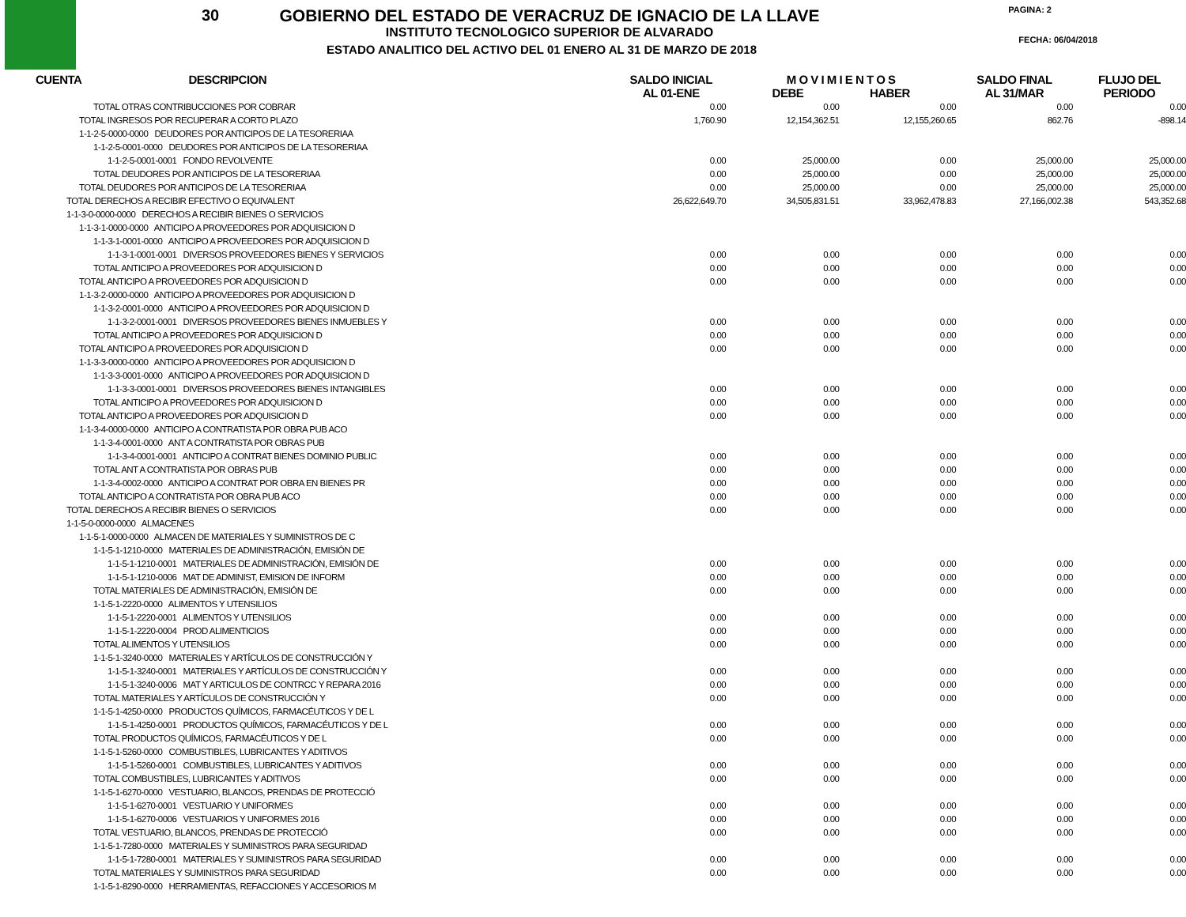30
GOBIERNO DEL ESTADO DE VERACRUZ DE IGNACIO DE LA LLAVE
INSTITUTO TECNOLOGICO SUPERIOR DE ALVARADO
ESTADO ANALITICO DEL ACTIVO DEL 01 ENERO AL 31 DE MARZO DE 2018
PAGINA: 2
FECHA: 06/04/2018
| CUENTA | DESCRIPCION | SALDO INICIAL AL 01-ENE | M O V I M I E N T O S DEBE HABER | | SALDO FINAL AL 31/MAR | FLUJO DEL PERIODO |
| --- | --- | --- | --- | --- | --- | --- |
| TOTAL OTRAS CONTRIBUCCIONES POR COBRAR | | 0.00 | 0.00 | 0.00 | 0.00 | 0.00 |
| TOTAL INGRESOS POR RECUPERAR A CORTO PLAZO | | 1,760.90 | 12,154,362.51 | 12,155,260.65 | 862.76 | -898.14 |
| 1-1-2-5-0000-0000 DEUDORES POR ANTICIPOS DE LA TESORERIAA | | | | | | |
| 1-1-2-5-0001-0000 DEUDORES POR ANTICIPOS DE LA TESORERIAA | | | | | | |
| 1-1-2-5-0001-0001 FONDO REVOLVENTE | | 0.00 | 25,000.00 | 0.00 | 25,000.00 | 25,000.00 |
| TOTAL DEUDORES POR ANTICIPOS DE LA TESORERIAA | | 0.00 | 25,000.00 | 0.00 | 25,000.00 | 25,000.00 |
| TOTAL DEUDORES POR ANTICIPOS DE LA TESORERIAA | | 0.00 | 25,000.00 | 0.00 | 25,000.00 | 25,000.00 |
| TOTAL DERECHOS A RECIBIR EFECTIVO O EQUIVALENT | | 26,622,649.70 | 34,505,831.51 | 33,962,478.83 | 27,166,002.38 | 543,352.68 |
| 1-1-3-0-0000-0000 DERECHOS A RECIBIR BIENES O SERVICIOS | | | | | | |
| 1-1-3-1-0000-0000 ANTICIPO A PROVEEDORES POR ADQUISICION D | | | | | | |
| 1-1-3-1-0001-0000 ANTICIPO A PROVEEDORES POR ADQUISICION D | | | | | | |
| 1-1-3-1-0001-0001 DIVERSOS PROVEEDORES BIENES Y SERVICIOS | | 0.00 | 0.00 | 0.00 | 0.00 | 0.00 |
| TOTAL ANTICIPO A PROVEEDORES POR ADQUISICION D | | 0.00 | 0.00 | 0.00 | 0.00 | 0.00 |
| TOTAL ANTICIPO A PROVEEDORES POR ADQUISICION D | | 0.00 | 0.00 | 0.00 | 0.00 | 0.00 |
| 1-1-3-2-0000-0000 ANTICIPO A PROVEEDORES POR ADQUISICION D | | | | | | |
| 1-1-3-2-0001-0000 ANTICIPO A PROVEEDORES POR ADQUISICION D | | | | | | |
| 1-1-3-2-0001-0001 DIVERSOS PROVEEDORES BIENES INMUEBLES Y | | 0.00 | 0.00 | 0.00 | 0.00 | 0.00 |
| TOTAL ANTICIPO A PROVEEDORES POR ADQUISICION D | | 0.00 | 0.00 | 0.00 | 0.00 | 0.00 |
| TOTAL ANTICIPO A PROVEEDORES POR ADQUISICION D | | 0.00 | 0.00 | 0.00 | 0.00 | 0.00 |
| 1-1-3-3-0000-0000 ANTICIPO A PROVEEDORES POR ADQUISICION D | | | | | | |
| 1-1-3-3-0001-0000 ANTICIPO A PROVEEDORES POR ADQUISICION D | | | | | | |
| 1-1-3-3-0001-0001 DIVERSOS PROVEEDORES BIENES INTANGIBLES | | 0.00 | 0.00 | 0.00 | 0.00 | 0.00 |
| TOTAL ANTICIPO A PROVEEDORES POR ADQUISICION D | | 0.00 | 0.00 | 0.00 | 0.00 | 0.00 |
| TOTAL ANTICIPO A PROVEEDORES POR ADQUISICION D | | 0.00 | 0.00 | 0.00 | 0.00 | 0.00 |
| 1-1-3-4-0000-0000 ANTICIPO A CONTRATISTA POR OBRA PUB ACO | | | | | | |
| 1-1-3-4-0001-0000 ANT A CONTRATISTA POR OBRAS PUB | | | | | | |
| 1-1-3-4-0001-0001 ANTICIPO A CONTRAT BIENES DOMINIO PUBLIC | | 0.00 | 0.00 | 0.00 | 0.00 | 0.00 |
| TOTAL ANT A CONTRATISTA POR OBRAS PUB | | 0.00 | 0.00 | 0.00 | 0.00 | 0.00 |
| 1-1-3-4-0002-0000 ANTICIPO A CONTRAT POR OBRA EN BIENES PR | | 0.00 | 0.00 | 0.00 | 0.00 | 0.00 |
| TOTAL ANTICIPO A CONTRATISTA POR OBRA PUB ACO | | 0.00 | 0.00 | 0.00 | 0.00 | 0.00 |
| TOTAL DERECHOS A RECIBIR BIENES O SERVICIOS | | 0.00 | 0.00 | 0.00 | 0.00 | 0.00 |
| 1-1-5-0-0000-0000 ALMACENES | | | | | | |
| 1-1-5-1-0000-0000 ALMACEN DE MATERIALES Y SUMINISTROS DE C | | | | | | |
| 1-1-5-1-1210-0000 MATERIALES DE ADMINISTRACIÓN, EMISIÓN DE | | | | | | |
| 1-1-5-1-1210-0001 MATERIALES DE ADMINISTRACIÓN, EMISIÓN DE | | 0.00 | 0.00 | 0.00 | 0.00 | 0.00 |
| 1-1-5-1-1210-0006 MAT DE ADMINIST, EMISION DE INFORM | | 0.00 | 0.00 | 0.00 | 0.00 | 0.00 |
| TOTAL MATERIALES DE ADMINISTRACIÓN, EMISIÓN DE | | 0.00 | 0.00 | 0.00 | 0.00 | 0.00 |
| 1-1-5-1-2220-0000 ALIMENTOS Y UTENSILIOS | | | | | | |
| 1-1-5-1-2220-0001 ALIMENTOS Y UTENSILIOS | | 0.00 | 0.00 | 0.00 | 0.00 | 0.00 |
| 1-1-5-1-2220-0004 PROD ALIMENTICIOS | | 0.00 | 0.00 | 0.00 | 0.00 | 0.00 |
| TOTAL ALIMENTOS Y UTENSILIOS | | 0.00 | 0.00 | 0.00 | 0.00 | 0.00 |
| 1-1-5-1-3240-0000 MATERIALES Y ARTÍCULOS DE CONSTRUCCIÓN Y | | | | | | |
| 1-1-5-1-3240-0001 MATERIALES Y ARTÍCULOS DE CONSTRUCCIÓN Y | | 0.00 | 0.00 | 0.00 | 0.00 | 0.00 |
| 1-1-5-1-3240-0006 MAT Y ARTICULOS DE CONTRCC Y REPARA 2016 | | 0.00 | 0.00 | 0.00 | 0.00 | 0.00 |
| TOTAL MATERIALES Y ARTÍCULOS DE CONSTRUCCIÓN Y | | 0.00 | 0.00 | 0.00 | 0.00 | 0.00 |
| 1-1-5-1-4250-0000 PRODUCTOS QUÍMICOS, FARMACÉUTICOS Y DE L | | | | | | |
| 1-1-5-1-4250-0001 PRODUCTOS QUÍMICOS, FARMACÉUTICOS Y DE L | | 0.00 | 0.00 | 0.00 | 0.00 | 0.00 |
| TOTAL PRODUCTOS QUÍMICOS, FARMACÉUTICOS Y DE L | | 0.00 | 0.00 | 0.00 | 0.00 | 0.00 |
| 1-1-5-1-5260-0000 COMBUSTIBLES, LUBRICANTES Y ADITIVOS | | | | | | |
| 1-1-5-1-5260-0001 COMBUSTIBLES, LUBRICANTES Y ADITIVOS | | 0.00 | 0.00 | 0.00 | 0.00 | 0.00 |
| TOTAL COMBUSTIBLES, LUBRICANTES Y ADITIVOS | | 0.00 | 0.00 | 0.00 | 0.00 | 0.00 |
| 1-1-5-1-6270-0000 VESTUARIO, BLANCOS, PRENDAS DE PROTECCIÓ | | | | | | |
| 1-1-5-1-6270-0001 VESTUARIO Y UNIFORMES | | 0.00 | 0.00 | 0.00 | 0.00 | 0.00 |
| 1-1-5-1-6270-0006 VESTUARIOS Y UNIFORMES 2016 | | 0.00 | 0.00 | 0.00 | 0.00 | 0.00 |
| TOTAL VESTUARIO, BLANCOS, PRENDAS DE PROTECCIÓ | | 0.00 | 0.00 | 0.00 | 0.00 | 0.00 |
| 1-1-5-1-7280-0000 MATERIALES Y SUMINISTROS PARA SEGURIDAD | | | | | | |
| 1-1-5-1-7280-0001 MATERIALES Y SUMINISTROS PARA SEGURIDAD | | 0.00 | 0.00 | 0.00 | 0.00 | 0.00 |
| TOTAL MATERIALES Y SUMINISTROS PARA SEGURIDAD | | 0.00 | 0.00 | 0.00 | 0.00 | 0.00 |
| 1-1-5-1-8290-0000 HERRAMIENTAS, REFACCIONES Y ACCESORIOS M | | | | | | |